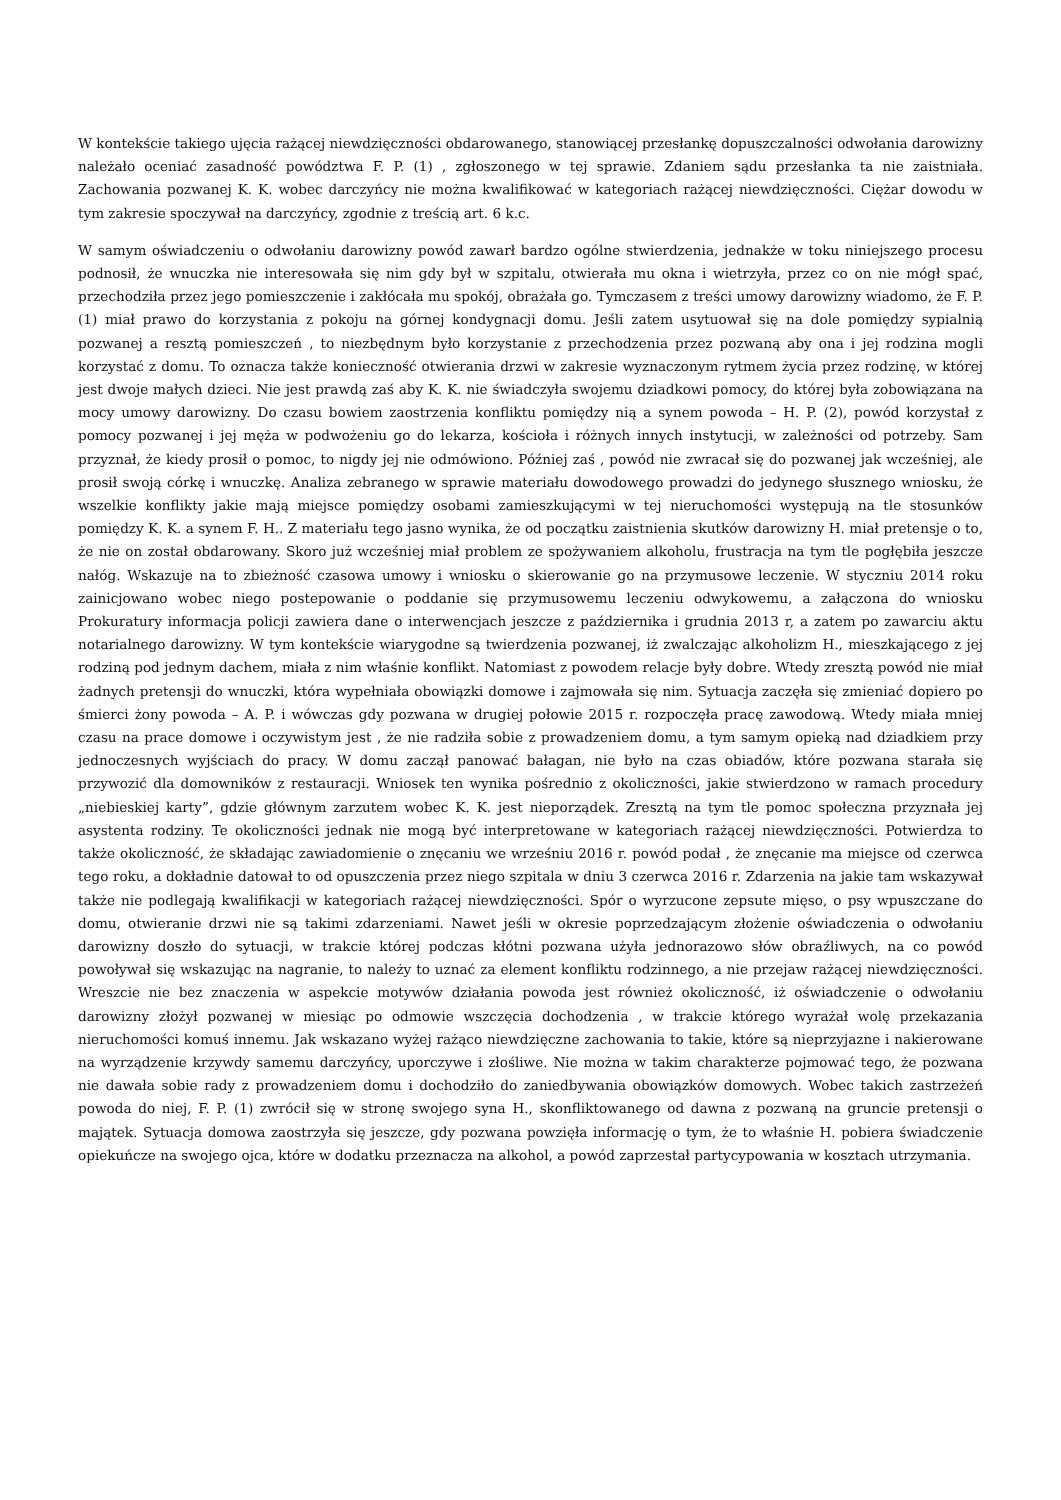W kontekście takiego ujęcia rażącej niewdzięczności obdarowanego, stanowiącej przesłankę dopuszczalności odwołania darowizny należało oceniać zasadność powództwa F. P. (1) , zgłoszonego w tej sprawie. Zdaniem sądu przesłanka ta nie zaistniała. Zachowania pozwanej K. K. wobec darczyńcy nie można kwalifikować w kategoriach rażącej niewdzięczności. Ciężar dowodu w tym zakresie spoczywał na darczyńcy, zgodnie z treścią art. 6 k.c.
W samym oświadczeniu o odwołaniu darowizny powód zawarł bardzo ogólne stwierdzenia, jednakże w toku niniejszego procesu podnosił, że wnuczka nie interesowała się nim gdy był w szpitalu, otwierała mu okna i wietrzyła, przez co on nie mógł spać, przechodziła przez jego pomieszczenie i zakłócała mu spokój, obrażała go. Tymczasem z treści umowy darowizny wiadomo, że F. P. (1) miał prawo do korzystania z pokoju na górnej kondygnacji domu. Jeśli zatem usytuował się na dole pomiędzy sypialnią pozwanej a resztą pomieszczeń , to niezbędnym było korzystanie z przechodzenia przez pozwaną aby ona i jej rodzina mogli korzystać z domu. To oznacza także konieczność otwierania drzwi w zakresie wyznaczonym rytmem życia przez rodzinę, w której jest dwoje małych dzieci. Nie jest prawdą zaś aby K. K. nie świadczyła swojemu dziadkowi pomocy, do której była zobowiązana na mocy umowy darowizny. Do czasu bowiem zaostrzenia konfliktu pomiędzy nią a synem powoda – H. P. (2), powód korzystał z pomocy pozwanej i jej męża w podwożeniu go do lekarza, kościoła i różnych innych instytucji, w zależności od potrzeby. Sam przyznał, że kiedy prosił o pomoc, to nigdy jej nie odmówiono. Później zaś , powód nie zwracał się do pozwanej jak wcześniej, ale prosił swoją córkę i wnuczkę. Analiza zebranego w sprawie materiału dowodowego prowadzi do jedynego słusznego wniosku, że wszelkie konflikty jakie mają miejsce pomiędzy osobami zamieszkującymi w tej nieruchomości występują na tle stosunków pomiędzy K. K. a synem F. H.. Z materiału tego jasno wynika, że od początku zaistnienia skutków darowizny H. miał pretensje o to, że nie on został obdarowany. Skoro już wcześniej miał problem ze spożywaniem alkoholu, frustracja na tym tle pogłębiła jeszcze nałóg. Wskazuje na to zbieżność czasowa umowy i wniosku o skierowanie go na przymusowe leczenie. W styczniu 2014 roku zainicjowano wobec niego postepowanie o poddanie się przymusowemu leczeniu odwykowemu, a załączona do wniosku Prokuratury informacja policji zawiera dane o interwencjach jeszcze z października i grudnia 2013 r, a zatem po zawarciu aktu notarialnego darowizny. W tym kontekście wiarygodne są twierdzenia pozwanej, iż zwalczając alkoholizm H., mieszkającego z jej rodziną pod jednym dachem, miała z nim właśnie konflikt. Natomiast z powodem relacje były dobre. Wtedy zresztą powód nie miał żadnych pretensji do wnuczki, która wypełniała obowiązki domowe i zajmowała się nim. Sytuacja zaczęła się zmieniać dopiero po śmierci żony powoda – A. P. i wówczas gdy pozwana w drugiej połowie 2015 r. rozpoczęła pracę zawodową. Wtedy miała mniej czasu na prace domowe i oczywistym jest , że nie radziła sobie z prowadzeniem domu, a tym samym opieką nad dziadkiem przy jednoczesnych wyjściach do pracy. W domu zaczął panować bałagan, nie było na czas obiadów, które pozwana starała się przywozić dla domowników z restauracji. Wniosek ten wynika pośrednio z okoliczności, jakie stwierdzono w ramach procedury „niebieskiej karty”, gdzie głównym zarzutem wobec K. K. jest nieporządek. Zresztą na tym tle pomoc społeczna przyznała jej asystenta rodziny. Te okoliczności jednak nie mogą być interpretowane w kategoriach rażącej niewdzięczności. Potwierdza to także okoliczność, że składając zawiadomienie o znęcaniu we wrześniu 2016 r. powód podał , że znęcanie ma miejsce od czerwca tego roku, a dokładnie datował to od opuszczenia przez niego szpitala w dniu 3 czerwca 2016 r. Zdarzenia na jakie tam wskazywał także nie podlegają kwalifikacji w kategoriach rażącej niewdzięczności. Spór o wyrzucone zepsute mięso, o psy wpuszczane do domu, otwieranie drzwi nie są takimi zdarzeniami. Nawet jeśli w okresie poprzedzającym złożenie oświadczenia o odwołaniu darowizny doszło do sytuacji, w trakcie której podczas kłótni pozwana użyła jednorazowo słów obraźliwych, na co powód powoływał się wskazując na nagranie, to należy to uznać za element konfliktu rodzinnego, a nie przejaw rażącej niewdzięczności. Wreszcie nie bez znaczenia w aspekcie motywów działania powoda jest również okoliczność, iż oświadczenie o odwołaniu darowizny złożył pozwanej w miesiąc po odmowie wszczęcia dochodzenia , w trakcie którego wyrażał wolę przekazania nieruchomości komuś innemu. Jak wskazano wyżej rażąco niewdzięczne zachowania to takie, które są nieprzyjazne i nakierowane na wyrządzenie krzywdy samemu darczyńcy, uporczywe i złośliwe. Nie można w takim charakterze pojmować tego, że pozwana nie dawała sobie rady z prowadzeniem domu i dochodziło do zaniedbywania obowiązków domowych. Wobec takich zastrzeżeń powoda do niej, F. P. (1) zwrócił się w stronę swojego syna H., skonfliktowanego od dawna z pozwaną na gruncie pretensji o majątek. Sytuacja domowa zaostrzyła się jeszcze, gdy pozwana powzięła informację o tym, że to właśnie H. pobiera świadczenie opiekuńcze na swojego ojca, które w dodatku przeznacza na alkohol, a powód zaprzestał partycypowania w kosztach utrzymania.